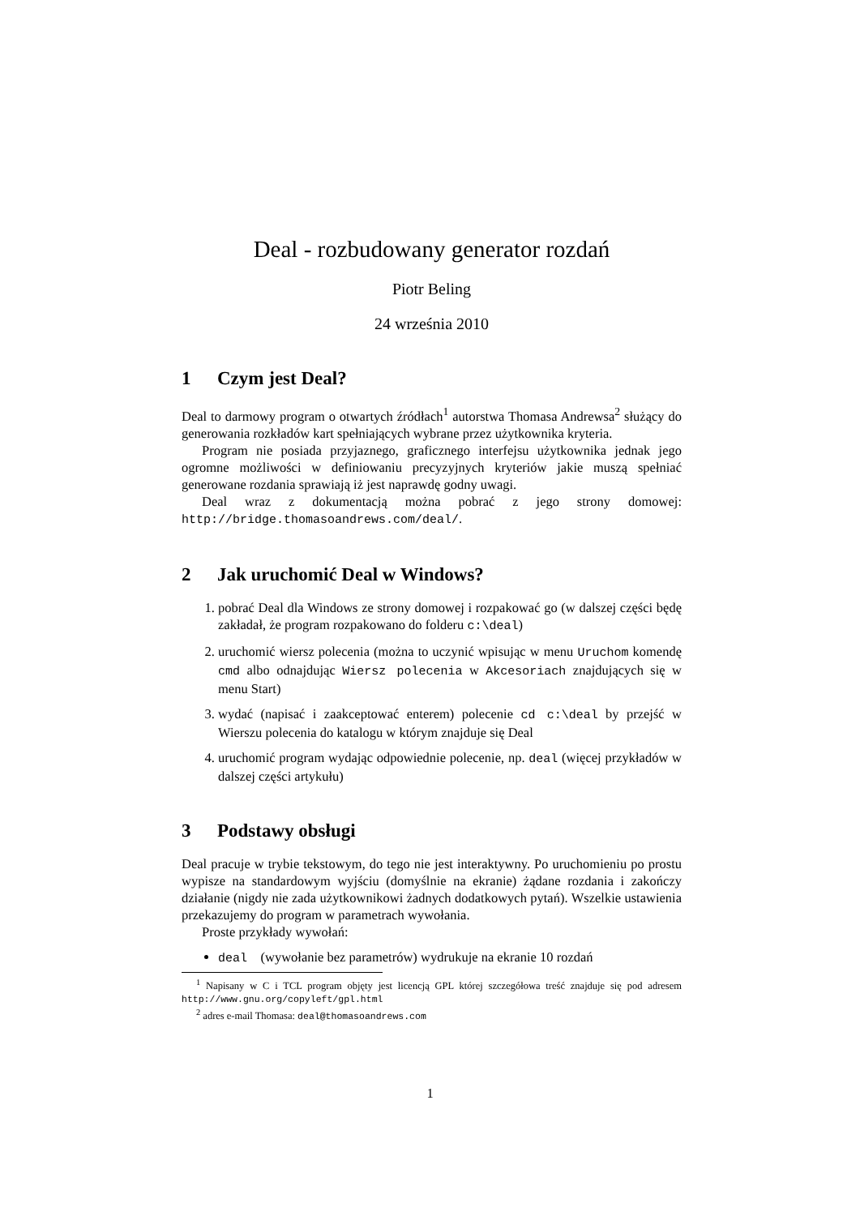Deal - rozbudowany generator rozdań
Piotr Beling
24 września 2010
1 Czym jest Deal?
Deal to darmowy program o otwartych źródłach<sup>1</sup> autorstwa Thomasa Andrewsa<sup>2</sup> służący do generowania rozkładów kart spełniających wybrane przez użytkownika kryteria.
Program nie posiada przyjaznego, graficznego interfejsu użytkownika jednak jego ogromne możliwości w definiowaniu precyzyjnych kryteriów jakie muszą spełniać generowane rozdania sprawiają iż jest naprawdę godny uwagi.
Deal wraz z dokumentacją można pobrać z jego strony domowej: http://bridge.thomasoandrews.com/deal/.
2 Jak uruchomić Deal w Windows?
1. pobrać Deal dla Windows ze strony domowej i rozpakować go (w dalszej części będę zakładał, że program rozpakowano do folderu c:\deal)
2. uruchomić wiersz polecenia (można to uczynić wpisując w menu Uruchom komendę cmd albo odnajdując Wiersz polecenia w Akcesoriach znajdujących się w menu Start)
3. wydać (napisać i zaakceptować enterem) polecenie cd c:\deal by przejść w Wierszu polecenia do katalogu w którym znajduje się Deal
4. uruchomić program wydając odpowiednie polecenie, np. deal (więcej przykładów w dalszej części artykułu)
3 Podstawy obsługi
Deal pracuje w trybie tekstowym, do tego nie jest interaktywny. Po uruchomieniu po prostu wypisze na standardowym wyjściu (domyślnie na ekranie) żądane rozdania i zakończy działanie (nigdy nie zada użytkownikowi żadnych dodatkowych pytań). Wszelkie ustawienia przekazujemy do program w parametrach wywołania.
Proste przykłady wywołań:
deal (wywołanie bez parametrów) wydrukuje na ekranie 10 rozdań
<sup>1</sup> Napisany w C i TCL program objęty jest licencją GPL której szczegółowa treść znajduje się pod adresem http://www.gnu.org/copyleft/gpl.html
<sup>2</sup> adres e-mail Thomasa: deal@thomasoandrews.com
1